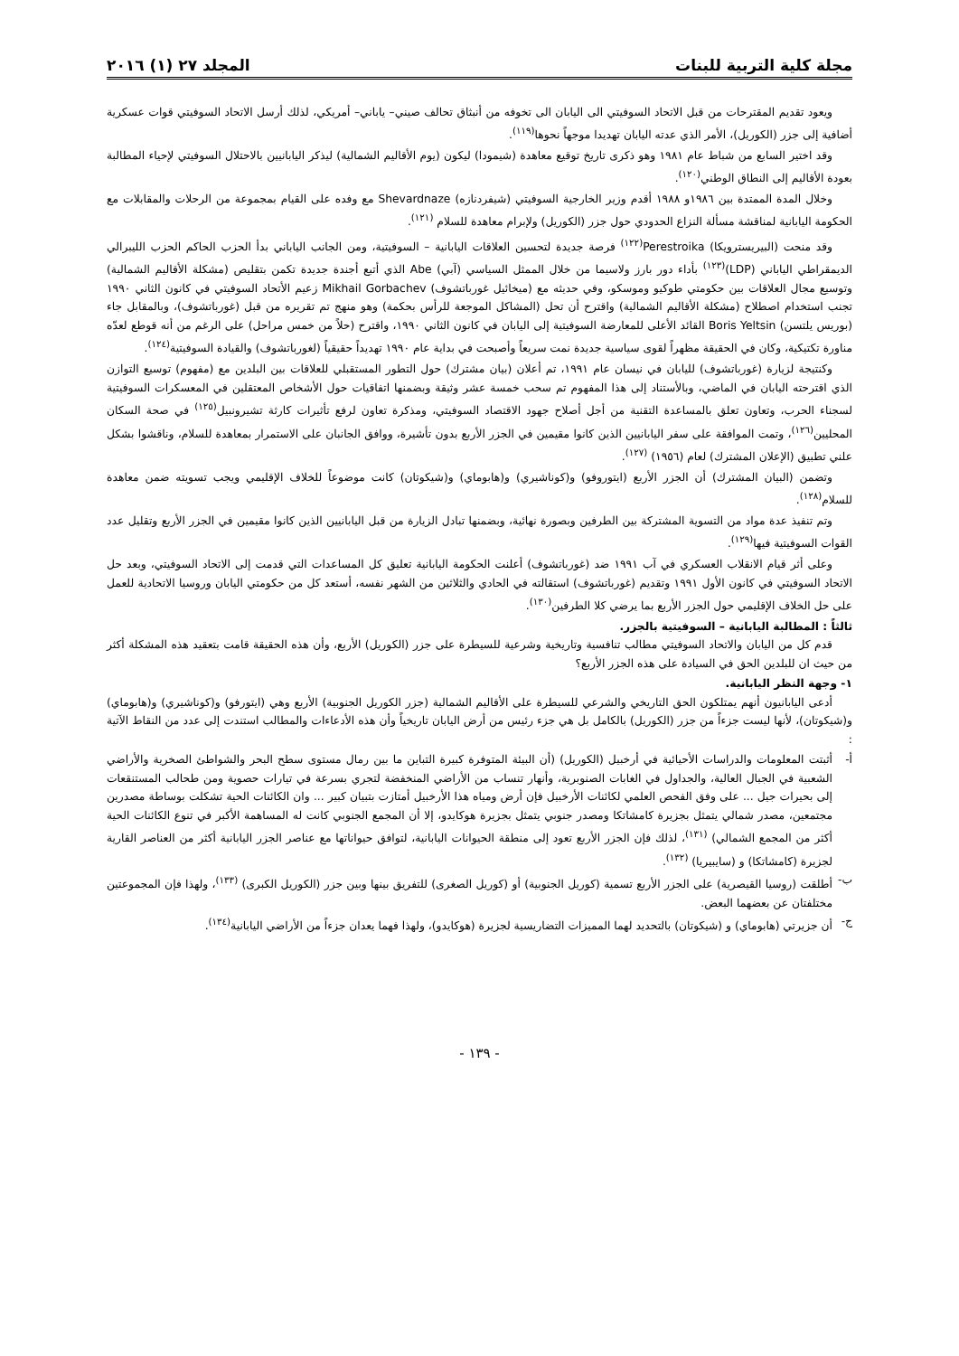مجلة كلية التربية للبنات المجلد ٢٧ (١) ٢٠١٦
ويعود تقديم المقترحات من قبل الاتحاد السوفيتي الى اليابان الى تخوفه من أنبثاق تحالف صيني– ياباني– أمريكي، لذلك أرسل الاتحاد السوفيتي قوات عسكرية أضافية إلى جزر (الكوريل)، الأمر الذي عدته اليابان تهديدا موجهاً نحوها<sup>(١١٩)</sup>.
وقد اختير السابع من شباط عام ١٩٨١ وهو ذكرى تاريخ توقيع معاهدة (شيمودا) ليكون (يوم الأقاليم الشمالية) ليذكر اليابانيين بالاحتلال السوفيتي لإحياء المطالبة بعودة الأقاليم إلى النطاق الوطني<sup>(١٢٠)</sup>.
وخلال المدة الممتدة بين ١٩٨٦و ١٩٨٨ أقدم وزير الخارجية السوفيتي (شيفردنازه) Shevardnaze مع وفده على القيام بمجموعة من الرحلات والمقابلات مع الحكومة اليابانية لمناقشة مسألة النزاع الحدودي حول جزر (الكوريل) ولإبرام معاهدة للسلام <sup>(١٢١)</sup>.
وقد منحت (البيريسترويكا) Perestroika<sup>(١٢٢)</sup> فرصة جديدة لتحسين العلاقات اليابانية – السوفيتية، ومن الجانب الياباني بدأ الحزب الحاكم الحزب الليبرالي الديمقراطي الياباني (LDP)<sup>(١٢٣)</sup> بأداء دور بارز ولاسيما من خلال الممثل السياسي (آبي) Abe الذي أتبع أجندة جديدة تكمن بتقليص (مشكلة الأقاليم الشمالية) وتوسيع مجال العلاقات بين حكومتي طوكيو وموسكو، وفي حديثه مع (ميخائيل غورباتشوف) Mikhail Gorbachev زعيم الأتحاد السوفيتي في كانون الثاني ١٩٩٠ تجنب استخدام اصطلاح (مشكلة الأقاليم الشمالية) واقترح أن تحل (المشاكل الموجعة للرأس بحكمة) وهو منهج تم تقريره من قبل (غورباتشوف)، وبالمقابل جاء (بوريس يلتسن) Boris Yeltsin القائد الأعلى للمعارضة السوفيتية إلى اليابان في كانون الثاني ١٩٩٠، واقترح (حلاً من خمس مراحل) على الرغم من أنه قوطع لعدّه مناورة تكتيكية، وكان في الحقيقة مظهراً لقوى سياسية جديدة نمت سريعاً وأصبحت في بداية عام ١٩٩٠ تهديداً حقيقياً (لغورباتشوف) والقيادة السوفيتية<sup>(١٢٤)</sup>.
وكنتيجة لزيارة (غورباتشوف) لليابان في نيسان عام ١٩٩١، تم أعلان (بيان مشترك) حول التطور المستقبلي للعلاقات بين البلدين مع (مفهوم) توسيع التوازن الذي اقترحته اليابان في الماضي، وبالأستناد إلى هذا المفهوم تم سحب خمسة عشر وثيقة وبضمنها اتفاقيات حول الأشخاص المعتقلين في المعسكرات السوفيتية لسجناء الحرب، وتعاون تعلق بالمساعدة التقنية من أجل أصلاح جهود الاقتصاد السوفيتي، ومذكرة تعاون لرفع تأثيرات كارثة تشيرونبيل<sup>(١٢٥)</sup> في صحة السكان المحليين<sup>(١٢٦)</sup>، وتمت الموافقة على سفر اليابانيين الذين كانوا مقيمين في الجزر الأربع بدون تأشيرة، ووافق الجانبان على الاستمرار بمعاهدة للسلام، وناقشوا بشكل علني تطبيق (الإعلان المشترك) لعام (١٩٥٦) <sup>(١٢٧)</sup>.
وتضمن (البيان المشترك) أن الجزر الأربع (ايتوروفو) و(كوناشيري) و(هابوماي) و(شيكوتان) كانت موضوعاً للخلاف الإقليمي ويجب تسويته ضمن معاهدة للسلام<sup>(١٢٨)</sup>.
وتم تنفيذ عدة مواد من التسوية المشتركة بين الطرفين وبصورة نهائية، وبضمنها تبادل الزيارة من قبل اليابانيين الذين كانوا مقيمين في الجزر الأربع وتقليل عدد القوات السوفيتية فيها<sup>(١٢٩)</sup>.
وعلى أثر قيام الانقلاب العسكري في آب ١٩٩١ ضد (غورباتشوف) أعلنت الحكومة اليابانية تعليق كل المساعدات التي قدمت إلى الاتحاد السوفيتي، وبعد حل الاتحاد السوفيتي في كانون الأول ١٩٩١ وتقديم (غورباتشوف) استقالته في الحادي والثلاثين من الشهر نفسه، أستعد كل من حكومتي اليابان وروسيا الاتحادية للعمل على حل الخلاف الإقليمي حول الجزر الأربع بما يرضي كلا الطرفين<sup>(١٣٠)</sup>.
ثالثاً : المطالبة اليابانية – السوفيتية بالجزر.
قدم كل من اليابان والاتحاد السوفيتي مطالب تنافسية وتاريخية وشرعية للسيطرة على جزر (الكوريل) الأربع، وأن هذه الحقيقة قامت بتعقيد هذه المشكلة أكثر من حيث ان للبلدين الحق في السيادة على هذه الجزر الأربع؟
١- وجهة النظر اليابانية.
أدعى اليابانيون أنهم يمتلكون الحق التاريخي والشرعي للسيطرة على الأقاليم الشمالية (جزر الكوريل الجنوبية) الأربع وهي (ايتورفو) و(كوناشيري) و(هابوماي) و(شيكوتان)، لأنها ليست جزءاً من جزر (الكوريل) بالكامل بل هي جزء رئيس من أرض اليابان تاريخياً وأن هذه الأدعاءات والمطالب استندت إلى عدد من النقاط الآتية :
أ- أثبتت المعلومات والدراسات الأحيائية في أرخبيل (الكوريل) (أن البيئة المتوفرة كبيرة التباين ما بين رمال مستوى سطح البحر والشواطئ الصخرية والأراضي الشعبية في الجبال العالية، والجداول في الغابات الصنوبرية، وأنهار تنساب من الأراضي المنخفضة لتجري بسرعة في تيارات حصوية ومن طحالب المستنقعات إلى بحيرات جيل ... على وفق الفحص العلمي لكائنات الأرخبيل فإن أرض ومياه هذا الأرخبيل أمتازت بتبيان كبير ... وان الكائنات الحية تشكلت بوساطة مصدرين مجتمعين، مصدر شمالي يتمثل بجزيرة كامشاتكا ومصدر جنوبي يتمثل بجزيرة هوكايدو، إلا أن المجمع الجنوبي كانت له المساهمة الأكبر في تنوع الكائنات الحية أكثر من المجمع الشمالي) <sup>(١٣١)</sup>، لذلك فإن الجزر الأربع تعود إلى منطقة الحيوانات اليابانية، لتوافق حيواناتها مع عناصر الجزر اليابانية أكثر من العناصر القارية لجزيرة (كامشاتكا) و (سايبيريا) <sup>(١٣٢)</sup>.
ب- أطلقت (روسيا القيصرية) على الجزر الأربع تسمية (كوريل الجنوبية) أو (كوريل الصغرى) للتفريق بينها وبين جزر (الكوريل الكبرى) <sup>(١٣٣)</sup>، ولهذا فإن المجموعتين مختلفتان عن بعضهما البعض.
ج- أن جزيرتي (هابوماي) و (شيكوتان) بالتحديد لهما المميزات التضاريسية لجزيرة (هوكايدو)، ولهذا فهما يعدان جزءاً من الأراضي اليابانية<sup>(١٣٤)</sup>.
- ١٣٩ -